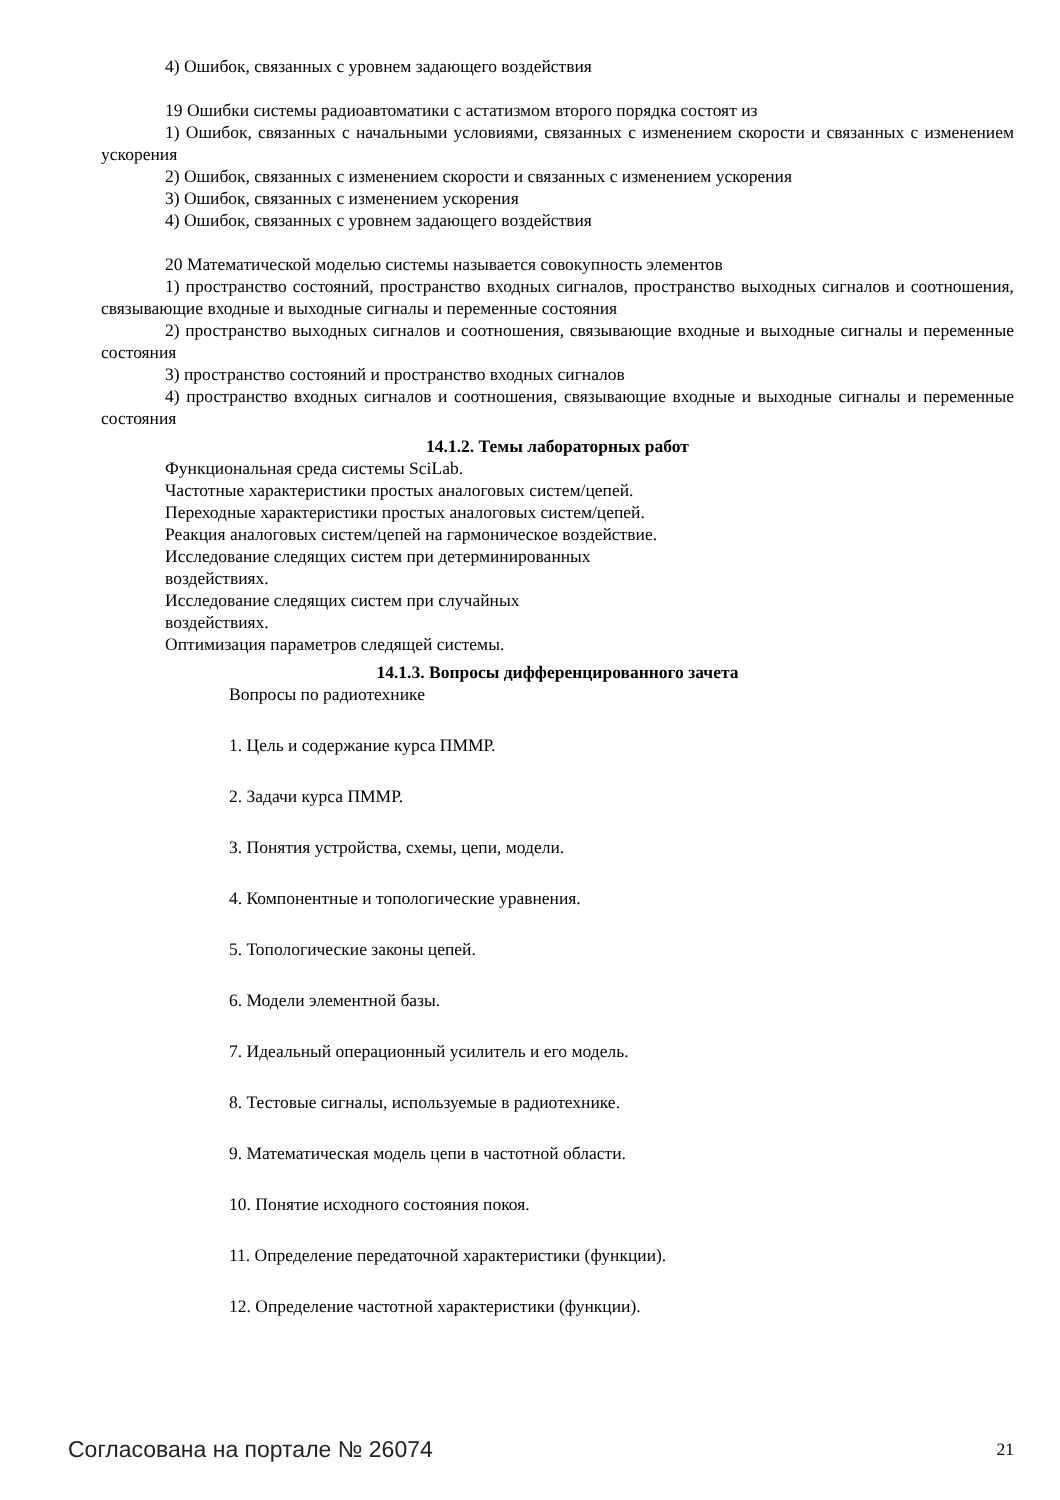4) Ошибок, связанных с уровнем задающего воздействия
19 Ошибки системы радиоавтоматики с астатизмом второго порядка состоят из
1) Ошибок, связанных с начальными условиями, связанных с изменением скорости и связанных с изменением ускорения
2) Ошибок, связанных с изменением скорости и связанных с изменением ускорения
3) Ошибок, связанных с изменением ускорения
4) Ошибок, связанных с уровнем задающего воздействия
20 Математической моделью системы называется совокупность элементов
1) пространство состояний, пространство входных сигналов, пространство выходных сигналов и соотношения, связывающие входные и выходные сигналы и переменные состояния
2) пространство выходных сигналов и соотношения, связывающие входные и выходные сигналы и переменные состояния
3) пространство состояний и пространство входных сигналов
4) пространство входных сигналов и соотношения, связывающие входные и выходные сигналы и переменные состояния
14.1.2. Темы лабораторных работ
Функциональная среда системы SciLab.
Частотные характеристики простых аналоговых систем/цепей.
Переходные характеристики простых аналоговых систем/цепей.
Реакция аналоговых систем/цепей на гармоническое воздействие.
Исследование следящих систем при детерминированных
воздействиях.
Исследование следящих систем при случайных
воздействиях.
Оптимизация параметров следящей системы.
14.1.3. Вопросы дифференцированного зачета
Вопросы по радиотехнике
1. Цель и содержание курса ПММР.
2. Задачи курса ПММР.
3. Понятия устройства, схемы, цепи, модели.
4. Компонентные и топологические уравнения.
5. Топологические законы цепей.
6. Модели элементной базы.
7. Идеальный операционный усилитель и его модель.
8. Тестовые сигналы, используемые в радиотехнике.
9. Математическая модель цепи в частотной области.
10. Понятие исходного состояния покоя.
11. Определение передаточной характеристики (функции).
12. Определение частотной характеристики (функции).
Согласована на портале № 26074 21